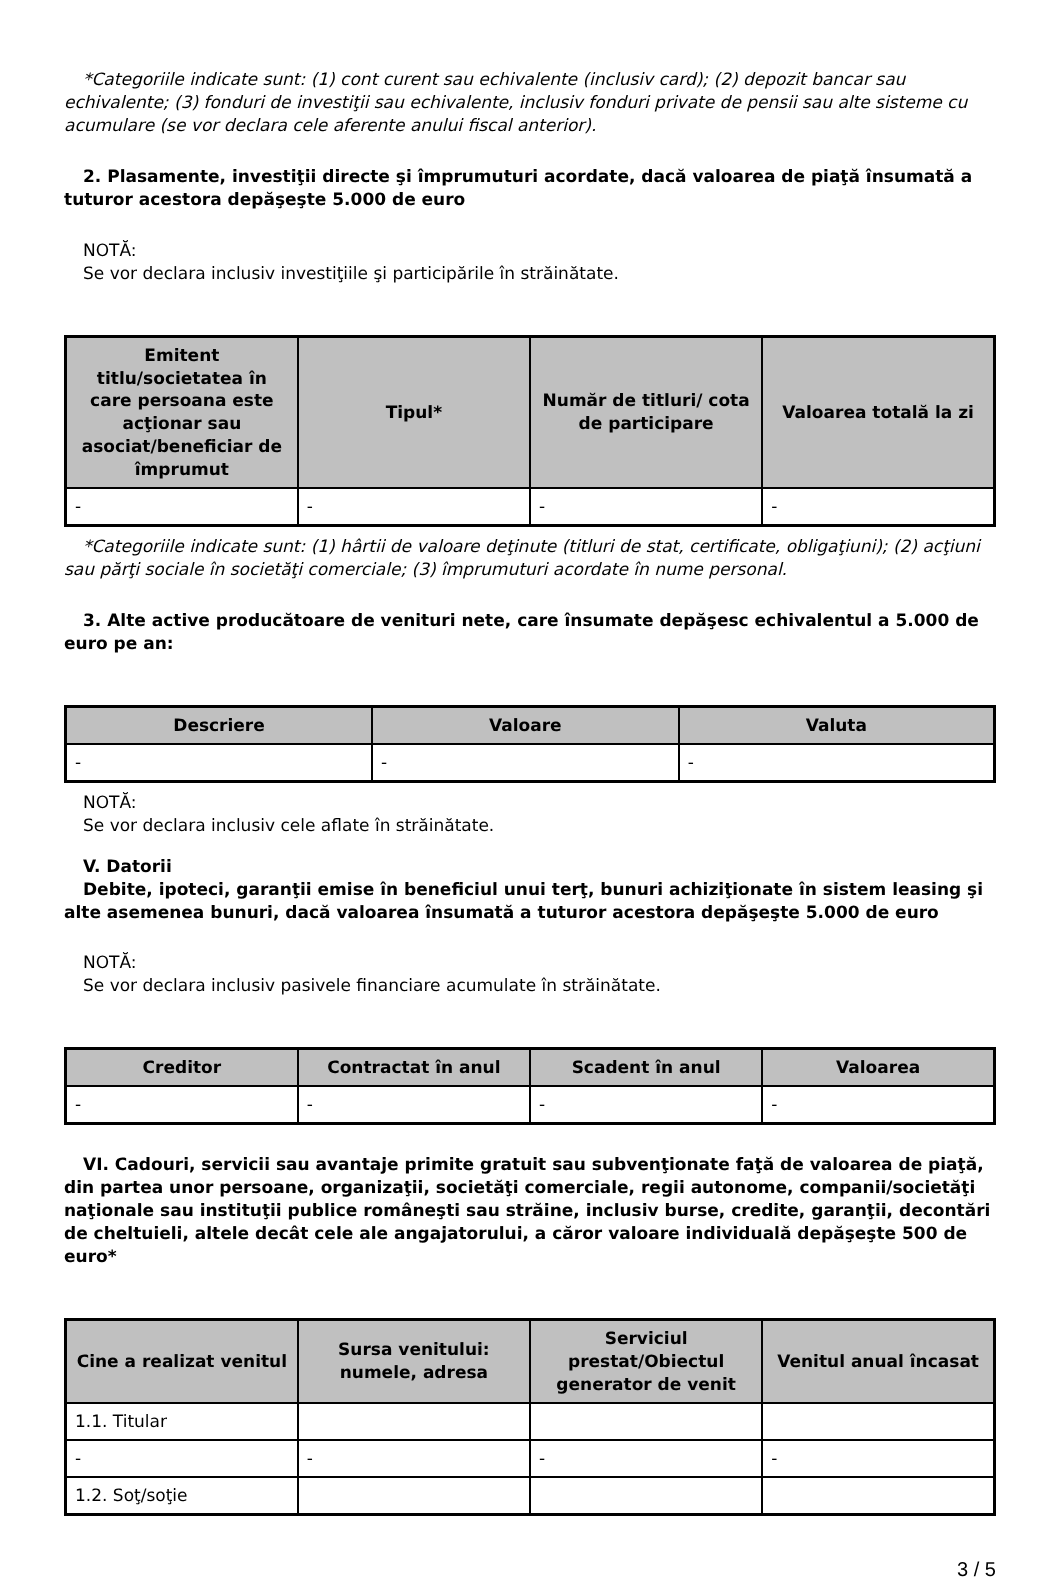*Categoriile indicate sunt: (1) cont curent sau echivalente (inclusiv card); (2) depozit bancar sau echivalente; (3) fonduri de investiţii sau echivalente, inclusiv fonduri private de pensii sau alte sisteme cu acumulare (se vor declara cele aferente anului fiscal anterior).
2. Plasamente, investiţii directe şi împrumuturi acordate, dacă valoarea de piaţă însumată a tuturor acestora depăşeşte 5.000 de euro
NOTĂ:
Se vor declara inclusiv investiţiile şi participările în străinătate.
| Emitent titlu/societatea în care persoana este acţionar sau asociat/beneficiar de împrumut | Tipul* | Număr de titluri/ cota de participare | Valoarea totală la zi |
| --- | --- | --- | --- |
| - | - | - | - |
*Categoriile indicate sunt: (1) hârtii de valoare deţinute (titluri de stat, certificate, obligaţiuni); (2) acţiuni sau părţi sociale în societăţi comerciale; (3) împrumuturi acordate în nume personal.
3. Alte active producătoare de venituri nete, care însumate depăşesc echivalentul a 5.000 de euro pe an:
| Descriere | Valoare | Valuta |
| --- | --- | --- |
| - | - | - |
NOTĂ:
Se vor declara inclusiv cele aflate în străinătate.
V. Datorii
Debite, ipoteci, garanţii emise în beneficiul unui terţ, bunuri achiziţionate în sistem leasing şi alte asemenea bunuri, dacă valoarea însumată a tuturor acestora depăşeşte 5.000 de euro
NOTĂ:
Se vor declara inclusiv pasivele financiare acumulate în străinătate.
| Creditor | Contractat în anul | Scadent în anul | Valoarea |
| --- | --- | --- | --- |
| - | - | - | - |
VI. Cadouri, servicii sau avantaje primite gratuit sau subvenţionate faţă de valoarea de piaţă, din partea unor persoane, organizaţii, societăţi comerciale, regii autonome, companii/societăţi naţionale sau instituţii publice româneşti sau străine, inclusiv burse, credite, garanţii, decontări de cheltuieli, altele decât cele ale angajatorului, a căror valoare individuală depăşeşte 500 de euro*
| Cine a realizat venitul | Sursa venitului: numele, adresa | Serviciul prestat/Obiectul generator de venit | Venitul anual încasat |
| --- | --- | --- | --- |
| 1.1. Titular | | | |
| - | - | - | - |
| 1.2. Soţ/soţie | | | |
3 / 5